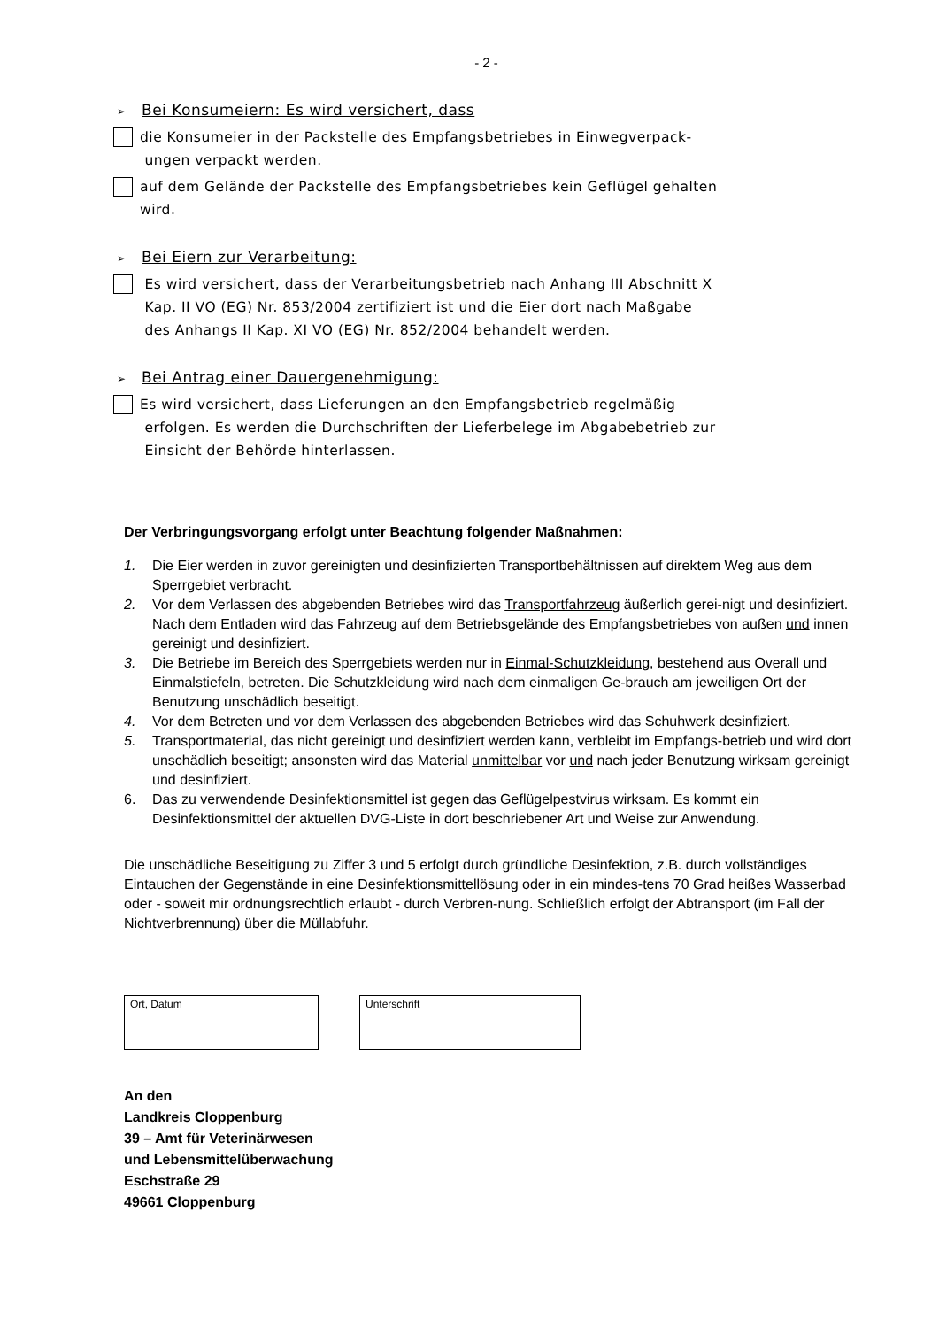- 2 -
➢ Bei Konsumeiern: Es wird versichert, dass
die Konsumeier in der Packstelle des Empfangsbetriebes in Einwegverpack-
ungen verpackt werden.
auf dem Gelände der Packstelle des Empfangsbetriebes kein Geflügel gehalten
wird.
➢ Bei Eiern zur Verarbeitung:
Es wird versichert, dass der Verarbeitungsbetrieb nach Anhang III Abschnitt X
Kap. II VO (EG) Nr. 853/2004 zertifiziert ist und die Eier dort nach Maßgabe
des Anhangs II Kap. XI VO (EG) Nr. 852/2004 behandelt werden.
➢ Bei Antrag einer Dauergenehmigung:
Es wird versichert, dass Lieferungen an den Empfangsbetrieb regelmäßig
erfolgen. Es werden die Durchschriften der Lieferbelege im Abgabebetrieb zur
Einsicht der Behörde hinterlassen.
Der Verbringungsvorgang erfolgt unter Beachtung folgender Maßnahmen:
1. Die Eier werden in zuvor gereinigten und desinfizierten Transportbehältnissen auf direktem Weg aus dem Sperrgebiet verbracht.
2. Vor dem Verlassen des abgebenden Betriebes wird das Transportfahrzeug äußerlich gerei-nigt und desinfiziert. Nach dem Entladen wird das Fahrzeug auf dem Betriebsgelände des Empfangsbetriebes von außen und innen gereinigt und desinfiziert.
3. Die Betriebe im Bereich des Sperrgebiets werden nur in Einmal-Schutzkleidung, bestehend aus Overall und Einmalstiefeln, betreten. Die Schutzkleidung wird nach dem einmaligen Ge-brauch am jeweiligen Ort der Benutzung unschädlich beseitigt.
4. Vor dem Betreten und vor dem Verlassen des abgebenden Betriebes wird das Schuhwerk desinfiziert.
5. Transportmaterial, das nicht gereinigt und desinfiziert werden kann, verbleibt im Empfangs-betrieb und wird dort unschädlich beseitigt; ansonsten wird das Material unmittelbar vor und nach jeder Benutzung wirksam gereinigt und desinfiziert.
6. Das zu verwendende Desinfektionsmittel ist gegen das Geflügelpestvirus wirksam. Es kommt ein Desinfektionsmittel der aktuellen DVG-Liste in dort beschriebener Art und Weise zur Anwendung.
Die unschädliche Beseitigung zu Ziffer 3 und 5 erfolgt durch gründliche Desinfektion, z.B. durch vollständiges Eintauchen der Gegenstände in eine Desinfektionsmittellösung oder in ein mindes-tens 70 Grad heißes Wasserbad oder - soweit mir ordnungsrechtlich erlaubt - durch Verbren-nung. Schließlich erfolgt der Abtransport (im Fall der Nichtverbrennung) über die Müllabfuhr.
Ort, Datum Unterschrift
An den
Landkreis Cloppenburg
39 – Amt für Veterinärwesen
und Lebensmittelüberwachung
Eschstraße 29
49661 Cloppenburg